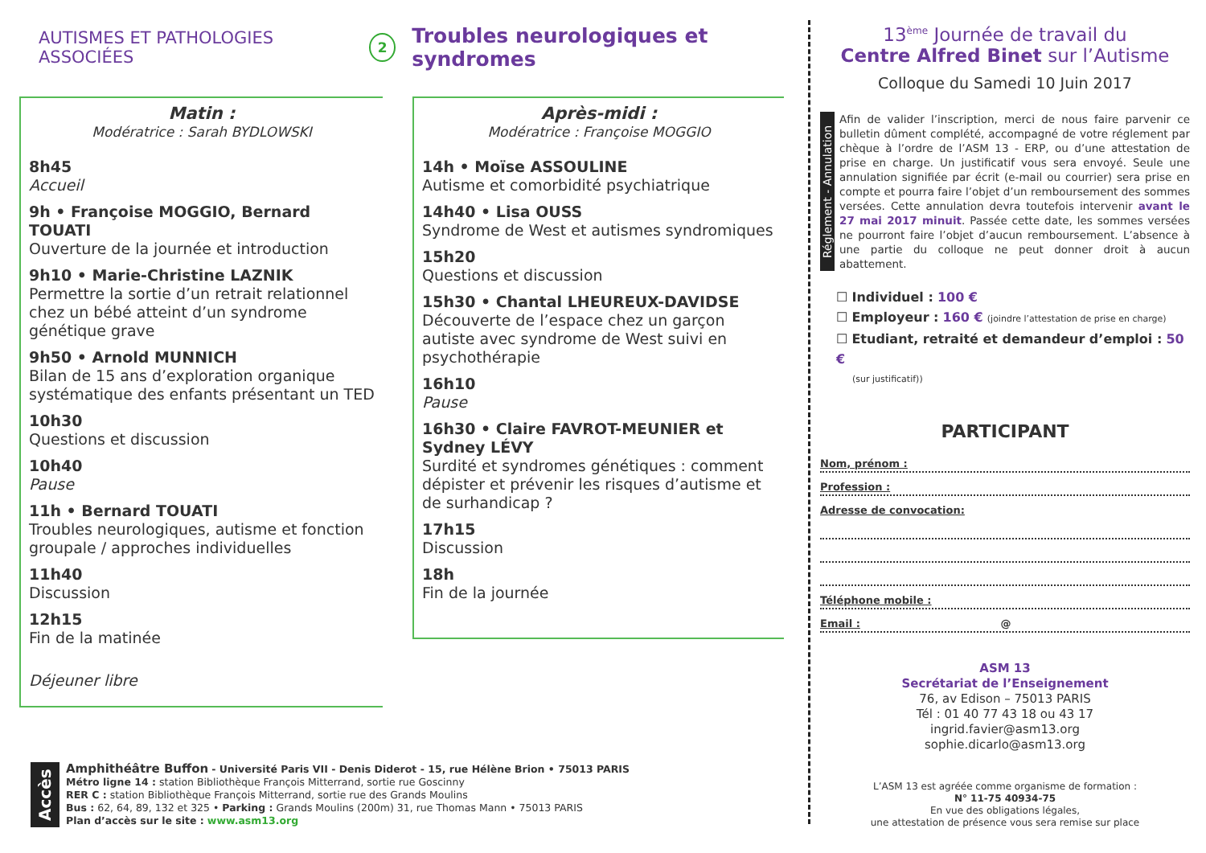AUTISMES ET PATHOLOGIES ASSOCIÉES 2 Troubles neurologiques et syndromes
Matin :
Modératrice : Sarah BYDLOWSKI
8h45
Accueil
9h • Françoise MOGGIO, Bernard TOUATI
Ouverture de la journée et introduction
9h10 • Marie-Christine LAZNIK
Permettre la sortie d’un retrait relationnel chez un bébé atteint d’un syndrome génétique grave
9h50 • Arnold MUNNICH
Bilan de 15 ans d’exploration organique systématique des enfants présentant un TED
10h30
Questions et discussion
10h40
Pause
11h • Bernard TOUATI
Troubles neurologiques, autisme et fonction groupale / approches individuelles
11h40
Discussion
12h15
Fin de la matinée
Déjeuner libre
Après-midi :
Modératrice : Françoise MOGGIO
14h • Moïse ASSOULINE
Autisme et comorbidité psychiatrique
14h40 • Lisa OUSS
Syndrome de West et autismes syndromiques
15h20
Questions et discussion
15h30 • Chantal LHEUREUX-DAVIDSE
Découverte de l’espace chez un garçon autiste avec syndrome de West suivi en psychothérapie
16h10
Pause
16h30 • Claire FAVROT-MEUNIER et Sydney LÉVY
Surdité et syndromes génétiques : comment dépister et prévenir les risques d’autisme et de surhandicap ?
17h15
Discussion
18h
Fin de la journée
Accès
Amphithéâtre Buffon - Université Paris VII - Denis Diderot - 15, rue Hélène Brion • 75013 PARIS
Métro ligne 14 : station Bibliothèque François Mitterrand, sortie rue Goscinny
RER C : station Bibliothèque François Mitterrand, sortie rue des Grands Moulins
Bus : 62, 64, 89, 132 et 325 • Parking : Grands Moulins (200m) 31, rue Thomas Mann • 75013 PARIS
Plan d’accès sur le site : www.asm13.org
13<sup>ème</sup> Journée de travail du
Centre Alfred Binet sur l’Autisme
Colloque du Samedi 10 Juin 2017
Réglement - Annulation
Afin de valider l’inscription, merci de nous faire parvenir ce bulletin dûment complété, accompagné de votre réglement par chèque à l’ordre de l’ASM 13 - ERP, ou d’une attestation de prise en charge. Un justificatif vous sera envoyé. Seule une annulation signifiée par écrit (e-mail ou courrier) sera prise en compte et pourra faire l’objet d’un remboursement des sommes versées. Cette annulation devra toutefois intervenir avant le 27 mai 2017 minuit. Passée cette date, les sommes versées ne pourront faire l’objet d’aucun remboursement. L’absence à une partie du colloque ne peut donner droit à aucun abattement.
☐ Individuel : 100 €
☐ Employeur : 160 € (joindre l’attestation de prise en charge)
☐ Etudiant, retraité et demandeur d’emploi : 50 €
(sur justificatif))
PARTICIPANT
Nom, prénom :
Profession :
Adresse de convocation:
Téléphone mobile :
Email : @
ASM 13
Secrétariat de l’Enseignement
76, av Edison – 75013 PARIS
Tél : 01 40 77 43 18 ou 43 17
ingrid.favier@asm13.org
sophie.dicarlo@asm13.org
L’ASM 13 est agréée comme organisme de formation :
N° 11-75 40934-75
En vue des obligations légales,
une attestation de présence vous sera remise sur place